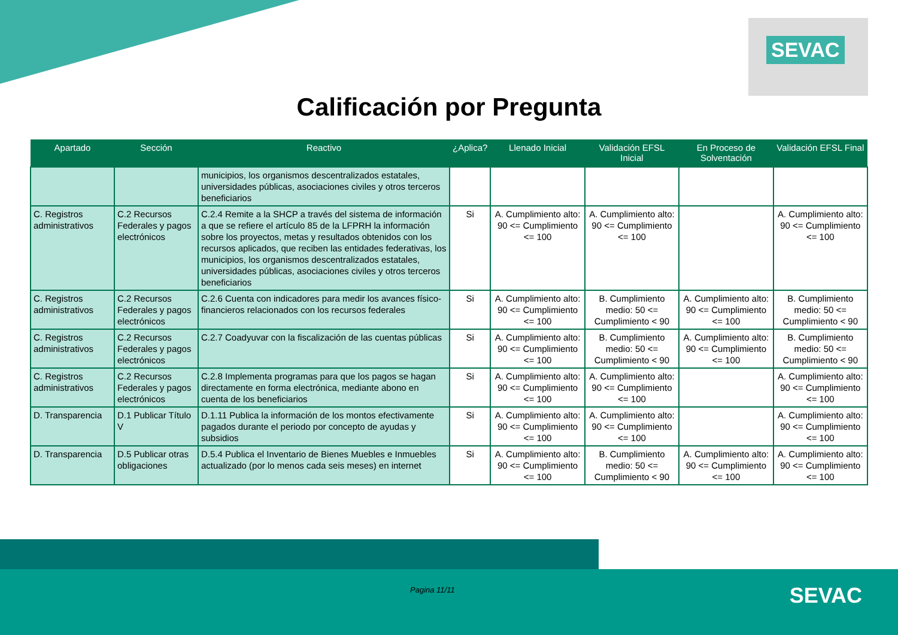SEVAC
Calificación por Pregunta
| Apartado | Sección | Reactivo | ¿Aplica? | Llenado Inicial | Validación EFSL Inicial | En Proceso de Solventación | Validación EFSL Final |
| --- | --- | --- | --- | --- | --- | --- | --- |
| | | municipios, los organismos descentralizados estatales, universidades públicas, asociaciones civiles y otros terceros beneficiarios | | | | | |
| C. Registros administrativos | C.2 Recursos Federales y pagos electrónicos | C.2.4 Remite a la SHCP a través del sistema de información a que se refiere el artículo 85 de la LFPRH la información sobre los proyectos, metas y resultados obtenidos con los recursos aplicados, que reciben las entidades federativas, los municipios, los organismos descentralizados estatales, universidades públicas, asociaciones civiles y otros terceros beneficiarios | Si | A. Cumplimiento alto: 90 <= Cumplimiento <= 100 | A. Cumplimiento alto: 90 <= Cumplimiento <= 100 | | A. Cumplimiento alto: 90 <= Cumplimiento <= 100 |
| C. Registros administrativos | C.2 Recursos Federales y pagos electrónicos | C.2.6 Cuenta con indicadores para medir los avances físico-financieros relacionados con los recursos federales | Si | A. Cumplimiento alto: 90 <= Cumplimiento <= 100 | B. Cumplimiento medio: 50 <= Cumplimiento < 90 | A. Cumplimiento alto: 90 <= Cumplimiento <= 100 | B. Cumplimiento medio: 50 <= Cumplimiento < 90 |
| C. Registros administrativos | C.2 Recursos Federales y pagos electrónicos | C.2.7 Coadyuvar con la fiscalización de las cuentas públicas | Si | A. Cumplimiento alto: 90 <= Cumplimiento <= 100 | B. Cumplimiento medio: 50 <= Cumplimiento < 90 | A. Cumplimiento alto: 90 <= Cumplimiento <= 100 | B. Cumplimiento medio: 50 <= Cumplimiento < 90 |
| C. Registros administrativos | C.2 Recursos Federales y pagos electrónicos | C.2.8 Implementa programas para que los pagos se hagan directamente en forma electrónica, mediante abono en cuenta de los beneficiarios | Si | A. Cumplimiento alto: 90 <= Cumplimiento <= 100 | A. Cumplimiento alto: 90 <= Cumplimiento <= 100 | | A. Cumplimiento alto: 90 <= Cumplimiento <= 100 |
| D. Transparencia | D.1 Publicar Título V | D.1.11 Publica la información de los montos efectivamente pagados durante el periodo por concepto de ayudas y subsidios | Si | A. Cumplimiento alto: 90 <= Cumplimiento <= 100 | A. Cumplimiento alto: 90 <= Cumplimiento <= 100 | | A. Cumplimiento alto: 90 <= Cumplimiento <= 100 |
| D. Transparencia | D.5 Publicar otras obligaciones | D.5.4 Publica el Inventario de Bienes Muebles e Inmuebles actualizado (por lo menos cada seis meses) en internet | Si | A. Cumplimiento alto: 90 <= Cumplimiento <= 100 | B. Cumplimiento medio: 50 <= Cumplimiento < 90 | A. Cumplimiento alto: 90 <= Cumplimiento <= 100 | A. Cumplimiento alto: 90 <= Cumplimiento <= 100 |
Pagina 11/11 SEVAC